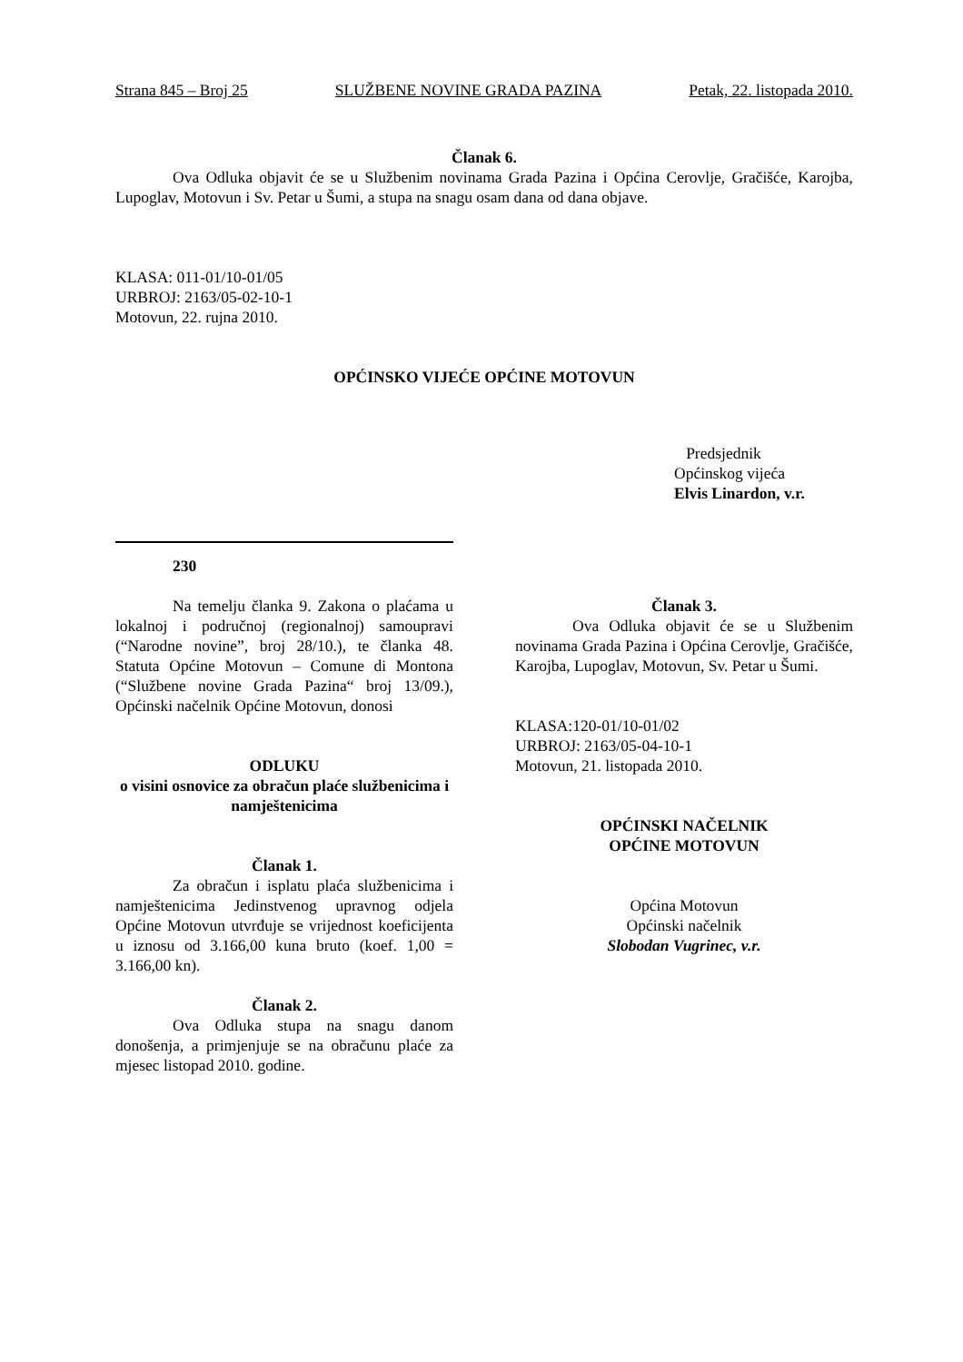Strana 845 – Broj 25 SLUŽBENE NOVINE GRADA PAZINA Petak, 22. listopada 2010.
Članak 6.
Ova Odluka objavit će se u Službenim novinama Grada Pazina i Općina Cerovlje, Gračišće, Karojba, Lupoglav, Motovun i Sv. Petar u Šumi, a stupa na snagu osam dana od dana objave.
KLASA: 011-01/10-01/05
URBROJ: 2163/05-02-10-1
Motovun, 22. rujna 2010.
OPĆINSKO VIJEĆE OPĆINE MOTOVUN
Predsjednik
Općinskog vijeća
Elvis Linardon, v.r.
230
Na temelju članka 9. Zakona o plaćama u lokalnoj i područnoj (regionalnoj) samoupravi (“Narodne novine”, broj 28/10.), te članka 48. Statuta Općine Motovun – Comune di Montona (“Službene novine Grada Pazina“ broj 13/09.), Općinski načelnik Općine Motovun, donosi
ODLUKU
o visini osnovice za obračun plaće službenicima i namještenicima
Članak 1.
Za obračun i isplatu plaća službenicima i namještenicima Jedinstvenog upravnog odjela Općine Motovun utvrđuje se vrijednost koeficijenta u iznosu od 3.166,00 kuna bruto (koef. 1,00 = 3.166,00 kn).
Članak 2.
Ova Odluka stupa na snagu danom donošenja, a primjenjuje se na obračunu plaće za mjesec listopad 2010. godine.
Članak 3.
Ova Odluka objavit će se u Službenim novinama Grada Pazina i Općina Cerovlje, Gračišće, Karojba, Lupoglav, Motovun, Sv. Petar u Šumi.
KLASA:120-01/10-01/02
URBROJ: 2163/05-04-10-1
Motovun, 21. listopada 2010.
OPĆINSKI NAČELNIK
OPĆINE MOTOVUN
Općina Motovun
Općinski načelnik
Slobodan Vugrinec, v.r.